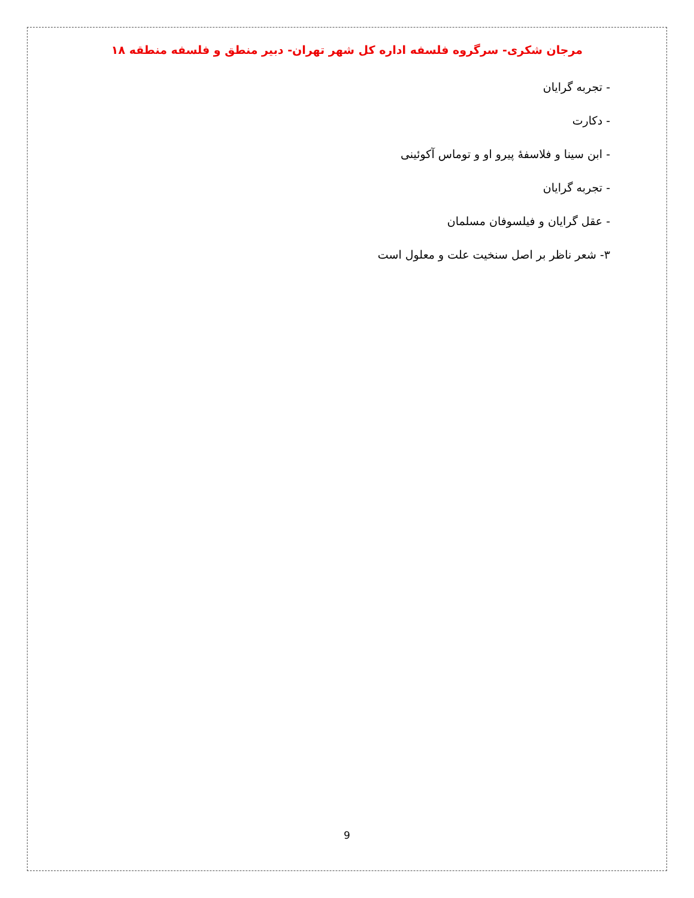مرجان شکری- سرگروه فلسفه اداره کل شهر تهران- دبیر منطق و فلسفه منطقه ۱۸
- تجربه گرایان
- دکارت
- ابن سینا و فلاسفۀ پیرو او و توماس آکوئینی
- تجربه گرایان
- عقل گرایان و فیلسوفان مسلمان
۳- شعر ناظر بر اصل سنخیت علت و معلول است
9